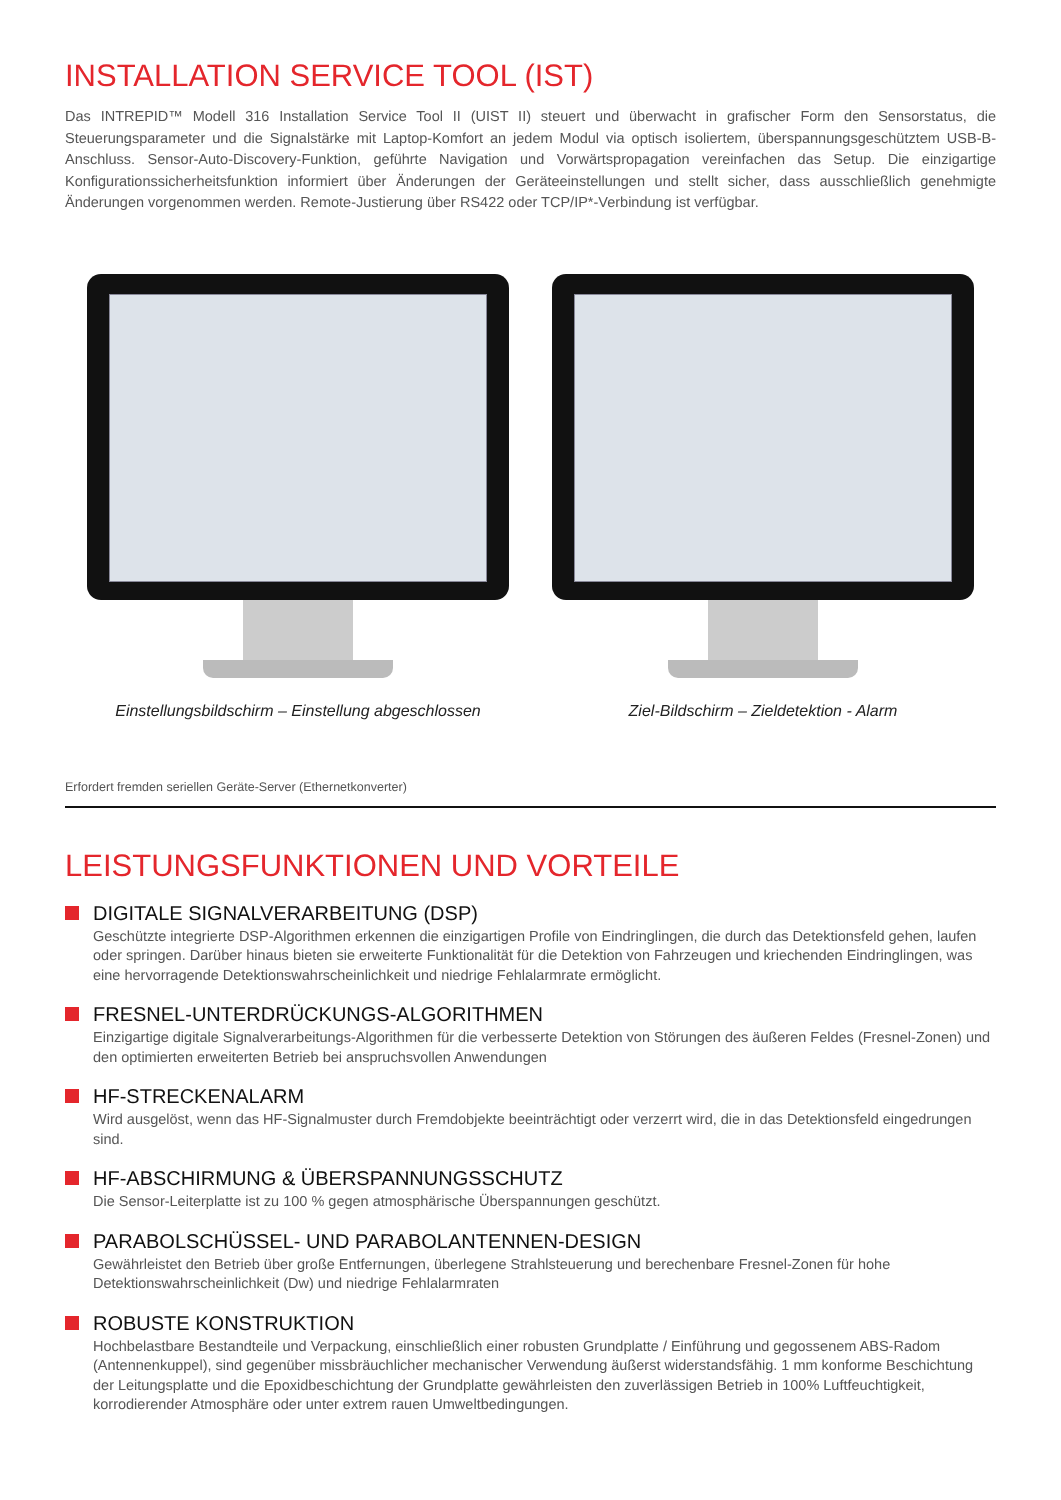INSTALLATION SERVICE TOOL (IST)
Das INTREPID™ Modell 316 Installation Service Tool II (UIST II) steuert und überwacht in grafischer Form den Sensorstatus, die Steuerungsparameter und die Signalstärke mit Laptop-Komfort an jedem Modul via optisch isoliertem, überspannungsgeschütztem USB-B-Anschluss. Sensor-Auto-Discovery-Funktion, geführte Navigation und Vorwärtspropagation vereinfachen das Setup. Die einzigartige Konfigurationssicherheitsfunktion informiert über Änderungen der Geräteeinstellungen und stellt sicher, dass ausschließlich genehmigte Änderungen vorgenommen werden. Remote-Justierung über RS422 oder TCP/IP*-Verbindung ist verfügbar.
Einstellungsbildschirm – Einstellung abgeschlossen
Ziel-Bildschirm – Zieldetektion - Alarm
Erfordert fremden seriellen Geräte-Server (Ethernetkonverter)
LEISTUNGSFUNKTIONEN UND VORTEILE
DIGITALE SIGNALVERARBEITUNG (DSP)
Geschützte integrierte DSP-Algorithmen erkennen die einzigartigen Profile von Eindringlingen, die durch das Detektionsfeld gehen, laufen oder springen. Darüber hinaus bieten sie erweiterte Funktionalität für die Detektion von Fahrzeugen und kriechenden Eindringlingen, was eine hervorragende Detektionswahrscheinlichkeit und niedrige Fehlalarmrate ermöglicht.
FRESNEL-UNTERDRÜCKUNGS-ALGORITHMEN
Einzigartige digitale Signalverarbeitungs-Algorithmen für die verbesserte Detektion von Störungen des äußeren Feldes (Fresnel-Zonen) und den optimierten erweiterten Betrieb bei anspruchsvollen Anwendungen
HF-STRECKENALARM
Wird ausgelöst, wenn das HF-Signalmuster durch Fremdobjekte beeinträchtigt oder verzerrt wird, die in das Detektionsfeld eingedrungen sind.
HF-ABSCHIRMUNG & ÜBERSPANNUNGSSCHUTZ
Die Sensor-Leiterplatte ist zu 100 % gegen atmosphärische Überspannungen geschützt.
PARABOLSCHÜSSEL- UND PARABOLANTENNEN-DESIGN
Gewährleistet den Betrieb über große Entfernungen, überlegene Strahlsteuerung und berechenbare Fresnel-Zonen für hohe Detektionswahrscheinlichkeit (Dw) und niedrige Fehlalarmraten
ROBUSTE KONSTRUKTION
Hochbelastbare Bestandteile und Verpackung, einschließlich einer robusten Grundplatte / Einführung und gegossenem ABS-Radom (Antennenkuppel), sind gegenüber missbräuchlicher mechanischer Verwendung äußerst widerstandsfähig. 1 mm konforme Beschichtung der Leitungsplatte und die Epoxidbeschichtung der Grundplatte gewährleisten den zuverlässigen Betrieb in 100% Luftfeuchtigkeit, korrodierender Atmosphäre oder unter extrem rauen Umweltbedingungen.